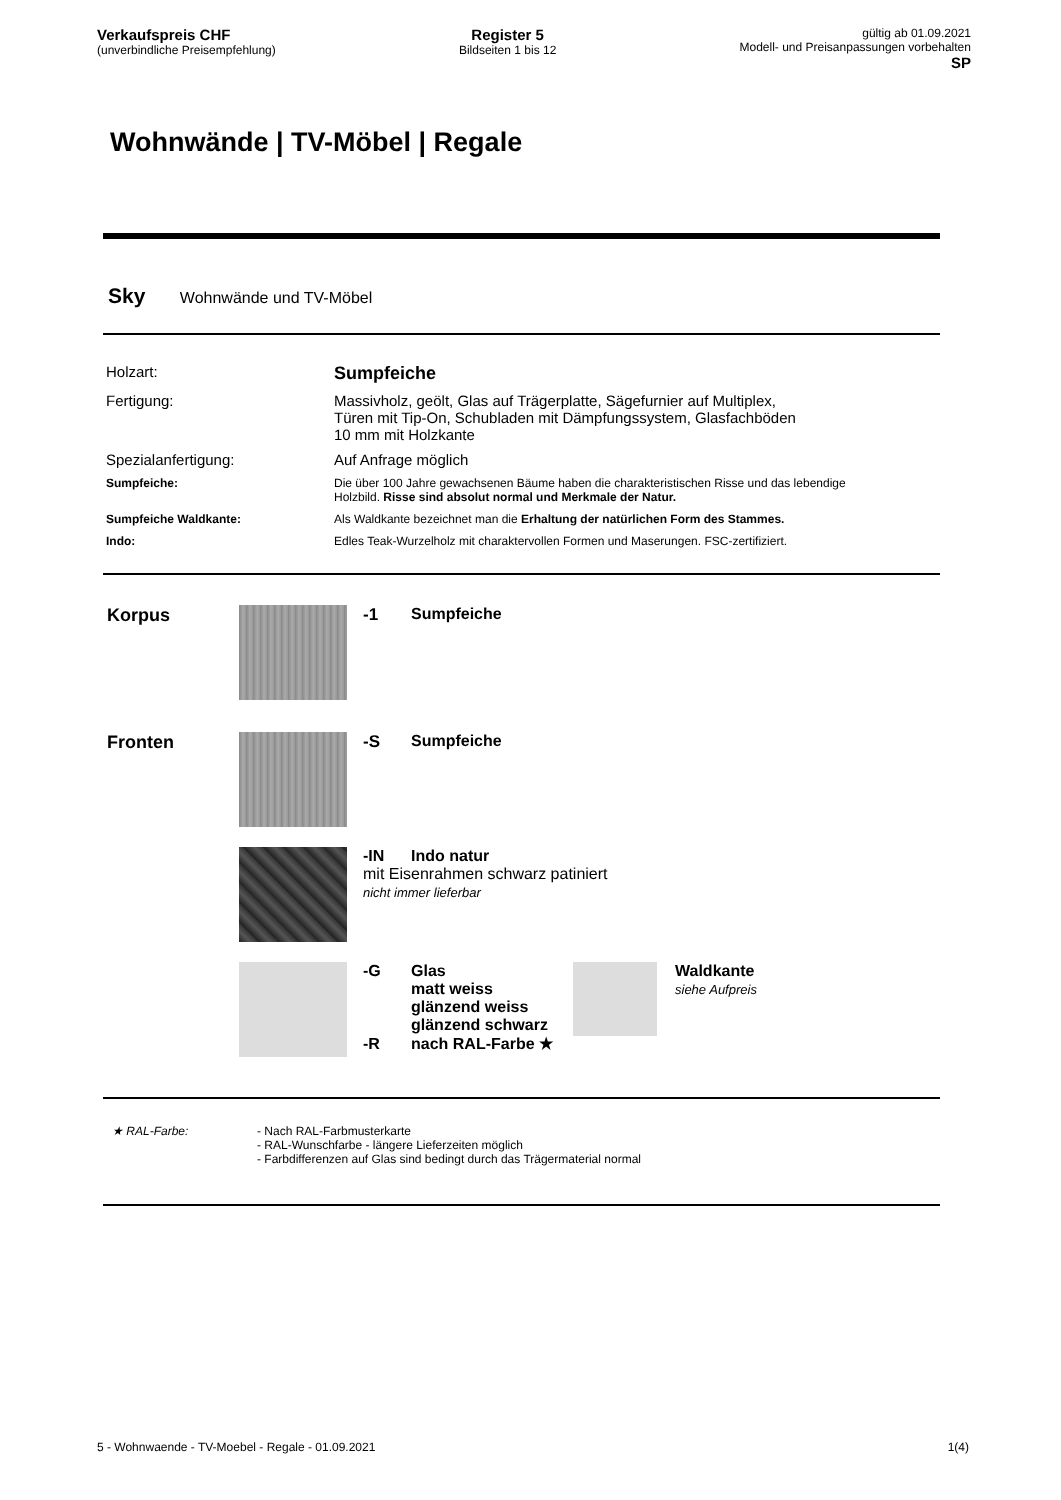Verkaufspreis CHF
(unverbindliche Preisempfehlung)
Register 5
Bildseiten 1 bis 12
gültig ab 01.09.2021
Modell- und Preisanpassungen vorbehalten
SP
Wohnwände | TV-Möbel | Regale
Sky Wohnwände und TV-Möbel
Holzart:
Sumpfeiche
Fertigung:
Massivholz, geölt, Glas auf Trägerplatte, Sägefurnier auf Multiplex,
Türen mit Tip-On, Schubladen mit Dämpfungssystem, Glasfachböden
10 mm mit Holzkante
Spezialanfertigung:
Auf Anfrage möglich
Sumpfeiche:
Die über 100 Jahre gewachsenen Bäume haben die charakteristischen Risse und das lebendige Holzbild. Risse sind absolut normal und Merkmale der Natur.
Sumpfeiche Waldkante:
Als Waldkante bezeichnet man die Erhaltung der natürlichen Form des Stammes.
Indo:
Edles Teak-Wurzelholz mit charaktervollen Formen und Maserungen. FSC-zertifiziert.
Korpus -1 Sumpfeiche
Fronten -S Sumpfeiche
-IN Indo natur
mit Eisenrahmen schwarz patiniert
nicht immer lieferbar
-G Glas
matt weiss
glänzend weiss
glänzend schwarz
-R nach RAL-Farbe ★
Waldkante
siehe Aufpreis
★ RAL-Farbe: - Nach RAL-Farbmusterkarte
- RAL-Wunschfarbe - längere Lieferzeiten möglich
- Farbdifferenzen auf Glas sind bedingt durch das Trägermaterial normal
5 - Wohnwaende - TV-Moebel - Regale - 01.09.2021 1(4)